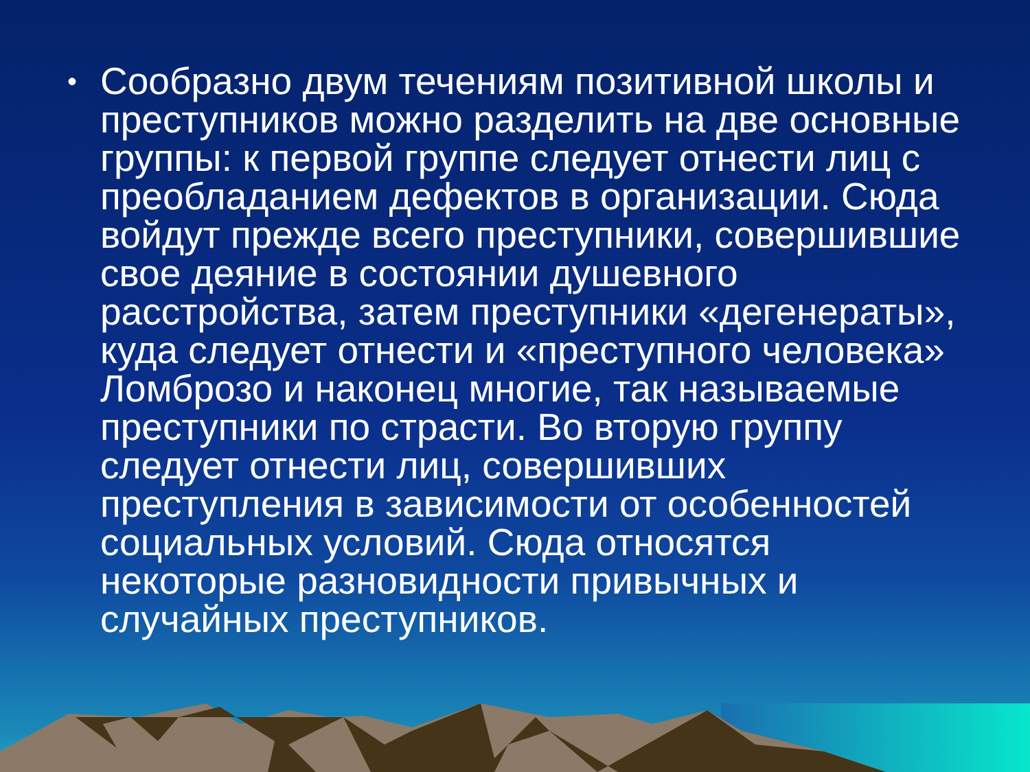• Сообразно двум течениям позитивной школы и преступников можно разделить на две основные группы: к первой группе следует отнести лиц с преобладанием дефектов в организации. Сюда войдут прежде всего преступники, совершившие свое деяние в состоянии душевного расстройства, затем преступники «дегенераты», куда следует отнести и «преступного человека» Ломброзо и наконец многие, так называемые преступники по страсти. Во вторую группу следует отнести лиц, совершивших преступления в зависимости от особенностей социальных условий. Сюда относятся некоторые разновидности привычных и случайных преступников.